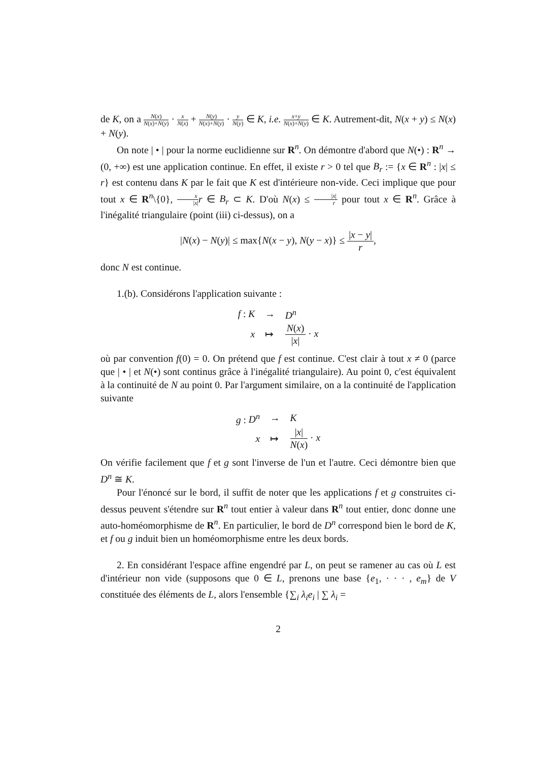de K, on a N(x) N(x)+N(y) · x N(x) + N(y) N(x)+N(y) · y N(y) ∈ K, i.e. x+y N(x)+N(y) ∈ K. Autrement-dit, N(x + y) ≤ N(x) + N(y).
On note | • | pour la norme euclidienne sur R<sup>n</sup>. On démontre d'abord que N(•) : R<sup>n</sup> → (0, +∞) est une application continue. En effet, il existe r > 0 tel que B<sub>r</sub> := {x ∈ R<sup>n</sup> : |x| ≤ r} est contenu dans K par le fait que K est d'intérieure non-vide. Ceci implique que pour tout x ∈ R<sup>n</sup>\{0}, x |x|r ∈ B<sub>r</sub> ⊂ K. D'où N(x) ≤ |x| r pour tout x ∈ R<sup>n</sup>. Grâce à l'inégalité triangulaire (point (iii) ci-dessus), on a
|N(x) − N(y)| ≤ max{N(x − y), N(y − x)} ≤ |x − y| r,
donc N est continue.
1.(b). Considérons l'application suivante :
| f : K | → | D<sup>n</sup> |
| x | ↦ | N ( x ) / x / · x |
où par convention f(0) = 0. On prétend que f est continue. C'est clair à tout x ≠ 0 (parce que | • | et N(•) sont continus grâce à l'inégalité triangulaire). Au point 0, c'est équivalent à la continuité de N au point 0. Par l'argument similaire, on a la continuité de l'application suivante
| g : D<sup>n</sup> | → | K |
| x | ↦ | / x / N ( x ) · x |
On vérifie facilement que f et g sont l'inverse de l'un et l'autre. Ceci démontre bien que D<sup>n</sup> ≅ K.
Pour l'énoncé sur le bord, il suffit de noter que les applications f et g construites ci-dessus peuvent s'étendre sur R<sup>n</sup> tout entier à valeur dans R<sup>n</sup> tout entier, donc donne une auto-homéomorphisme de R<sup>n</sup>. En particulier, le bord de D<sup>n</sup> correspond bien le bord de K, et f ou g induit bien un homéomorphisme entre les deux bords.
2. En considérant l'espace affine engendré par L, on peut se ramener au cas où L est d'intérieur non vide (supposons que 0 ∈ L, prenons une base {e<sub>1</sub>, · · · , e<sub>m</sub>} de V constituée des éléments de L, alors l'ensemble {∑<sub>i</sub> λ<sub>i</sub>e<sub>i</sub> | ∑ λ<sub>i</sub> =
2